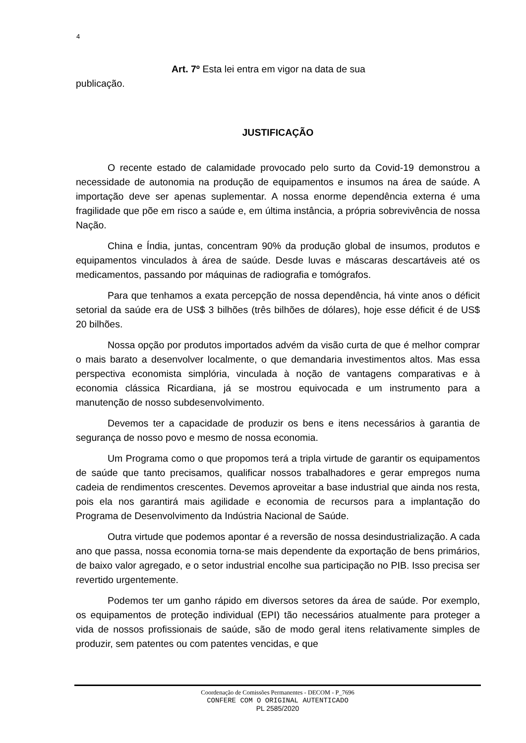4
Art. 7º Esta lei entra em vigor na data de sua
publicação.
JUSTIFICAÇÃO
O recente estado de calamidade provocado pelo surto da Covid-19 demonstrou a necessidade de autonomia na produção de equipamentos e insumos na área de saúde. A importação deve ser apenas suplementar. A nossa enorme dependência externa é uma fragilidade que põe em risco a saúde e, em última instância, a própria sobrevivência de nossa Nação.
China e Índia, juntas, concentram 90% da produção global de insumos, produtos e equipamentos vinculados à área de saúde. Desde luvas e máscaras descartáveis até os medicamentos, passando por máquinas de radiografia e tomógrafos.
Para que tenhamos a exata percepção de nossa dependência, há vinte anos o déficit setorial da saúde era de US$ 3 bilhões (três bilhões de dólares), hoje esse déficit é de US$ 20 bilhões.
Nossa opção por produtos importados advém da visão curta de que é melhor comprar o mais barato a desenvolver localmente, o que demandaria investimentos altos. Mas essa perspectiva economista simplória, vinculada à noção de vantagens comparativas e à economia clássica Ricardiana, já se mostrou equivocada e um instrumento para a manutenção de nosso subdesenvolvimento.
Devemos ter a capacidade de produzir os bens e itens necessários à garantia de segurança de nosso povo e mesmo de nossa economia.
Um Programa como o que propomos terá a tripla virtude de garantir os equipamentos de saúde que tanto precisamos, qualificar nossos trabalhadores e gerar empregos numa cadeia de rendimentos crescentes. Devemos aproveitar a base industrial que ainda nos resta, pois ela nos garantirá mais agilidade e economia de recursos para a implantação do Programa de Desenvolvimento da Indústria Nacional de Saúde.
Outra virtude que podemos apontar é a reversão de nossa desindustrialização. A cada ano que passa, nossa economia torna-se mais dependente da exportação de bens primários, de baixo valor agregado, e o setor industrial encolhe sua participação no PIB. Isso precisa ser revertido urgentemente.
Podemos ter um ganho rápido em diversos setores da área de saúde. Por exemplo, os equipamentos de proteção individual (EPI) tão necessários atualmente para proteger a vida de nossos profissionais de saúde, são de modo geral itens relativamente simples de produzir, sem patentes ou com patentes vencidas, e que
Coordenação de Comissões Permanentes - DECOM - P_7696
CONFERE COM O ORIGINAL AUTENTICADO
PL 2585/2020